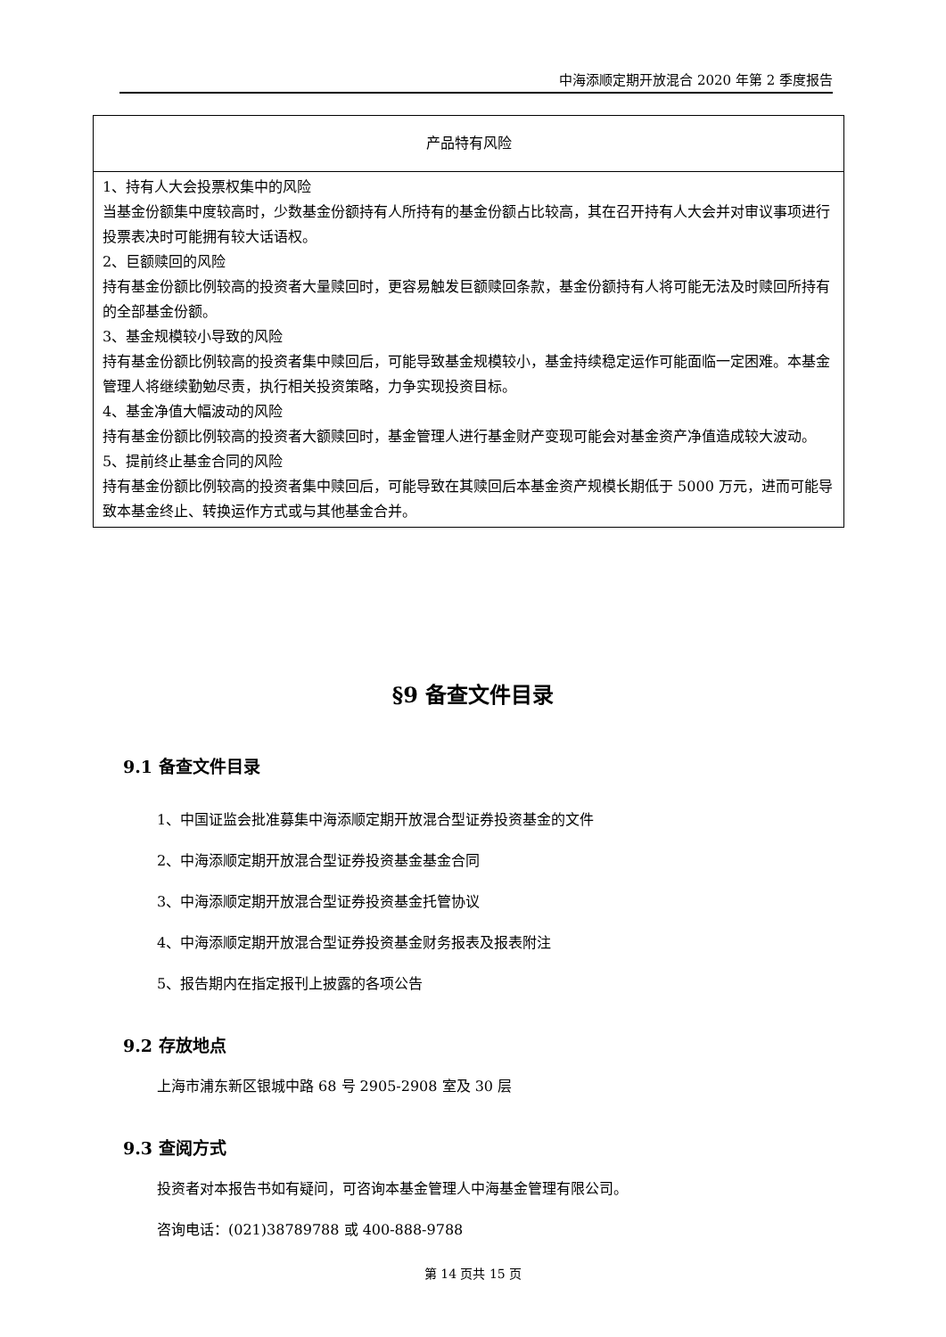中海添顺定期开放混合 2020 年第 2 季度报告
| 产品特有风险 |
| 1、持有人大会投票权集中的风险 当基金份额集中度较高时，少数基金份额持有人所持有的基金份额占比较高，其在召开持有人大会并对审议事项进行投票表决时可能拥有较大话语权。 2、巨额赎回的风险 持有基金份额比例较高的投资者大量赎回时，更容易触发巨额赎回条款，基金份额持有人将可能无法及时赎回所持有的全部基金份额。 3、基金规模较小导致的风险 持有基金份额比例较高的投资者集中赎回后，可能导致基金规模较小，基金持续稳定运作可能面临一定困难。本基金管理人将继续勤勉尽责，执行相关投资策略，力争实现投资目标。 4、基金净值大幅波动的风险 持有基金份额比例较高的投资者大额赎回时，基金管理人进行基金财产变现可能会对基金资产净值造成较大波动。 5、提前终止基金合同的风险 持有基金份额比例较高的投资者集中赎回后，可能导致在其赎回后本基金资产规模长期低于 5000 万元，进而可能导致本基金终止、转换运作方式或与其他基金合并。 |
§9 备查文件目录
9.1 备查文件目录
1、中国证监会批准募集中海添顺定期开放混合型证券投资基金的文件
2、中海添顺定期开放混合型证券投资基金基金合同
3、中海添顺定期开放混合型证券投资基金托管协议
4、中海添顺定期开放混合型证券投资基金财务报表及报表附注
5、报告期内在指定报刊上披露的各项公告
9.2 存放地点
上海市浦东新区银城中路 68 号 2905-2908 室及 30 层
9.3 查阅方式
投资者对本报告书如有疑问，可咨询本基金管理人中海基金管理有限公司。
咨询电话：(021)38789788 或 400-888-9788
第 14 页共 15 页